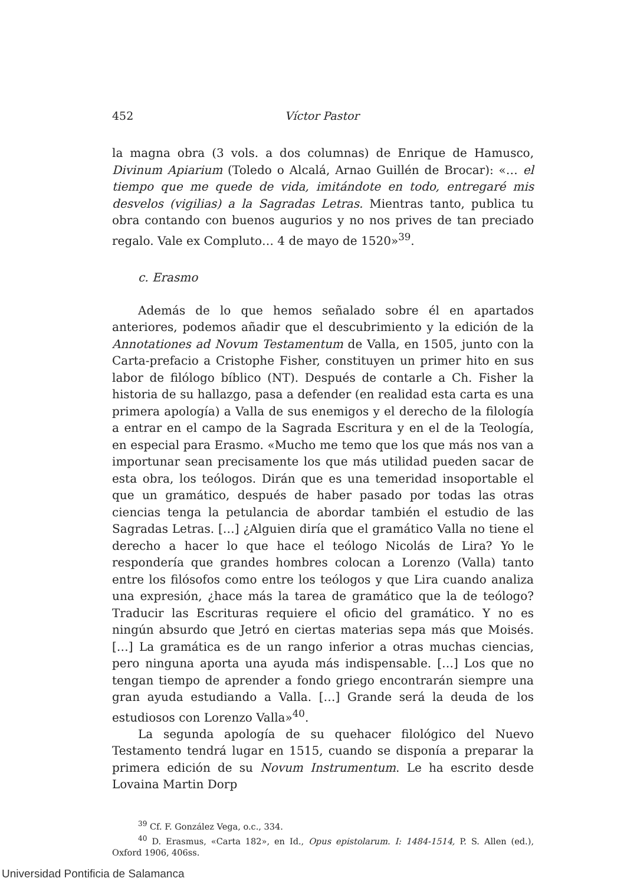452 Víctor Pastor
la magna obra (3 vols. a dos columnas) de Enrique de Hamusco, Divinum Apiarium (Toledo o Alcalá, Arnao Guillén de Brocar): «… el tiempo que me quede de vida, imitándote en todo, entregaré mis desvelos (vigilias) a la Sagradas Letras. Mientras tanto, publica tu obra contando con buenos augurios y no nos prives de tan preciado regalo. Vale ex Compluto… 4 de mayo de 1520»<sup>39</sup>.
c. Erasmo
Además de lo que hemos señalado sobre él en apartados anteriores, podemos añadir que el descubrimiento y la edición de la Annotationes ad Novum Testamentum de Valla, en 1505, junto con la Carta-prefacio a Cristophe Fisher, constituyen un primer hito en sus labor de filólogo bíblico (NT). Después de contarle a Ch. Fisher la historia de su hallazgo, pasa a defender (en realidad esta carta es una primera apología) a Valla de sus enemigos y el derecho de la filología a entrar en el campo de la Sagrada Escritura y en el de la Teología, en especial para Erasmo. «Mucho me temo que los que más nos van a importunar sean precisamente los que más utilidad pueden sacar de esta obra, los teólogos. Dirán que es una temeridad insoportable el que un gramático, después de haber pasado por todas las otras ciencias tenga la petulancia de abordar también el estudio de las Sagradas Letras. […] ¿Alguien diría que el gramático Valla no tiene el derecho a hacer lo que hace el teólogo Nicolás de Lira? Yo le respondería que grandes hombres colocan a Lorenzo (Valla) tanto entre los filósofos como entre los teólogos y que Lira cuando analiza una expresión, ¿hace más la tarea de gramático que la de teólogo? Traducir las Escrituras requiere el oficio del gramático. Y no es ningún absurdo que Jetró en ciertas materias sepa más que Moisés. […] La gramática es de un rango inferior a otras muchas ciencias, pero ninguna aporta una ayuda más indispensable. […] Los que no tengan tiempo de aprender a fondo griego encontrarán siempre una gran ayuda estudiando a Valla. […] Grande será la deuda de los estudiosos con Lorenzo Valla»<sup>40</sup>.
La segunda apología de su quehacer filológico del Nuevo Testamento tendrá lugar en 1515, cuando se disponía a preparar la primera edición de su Novum Instrumentum. Le ha escrito desde Lovaina Martin Dorp
<sup>39</sup> Cf. F. González Vega, o.c., 334.
<sup>40</sup> D. Erasmus, «Carta 182», en Id., Opus epistolarum. I: 1484-1514, P. S. Allen (ed.), Oxford 1906, 406ss.
Universidad Pontificia de Salamanca